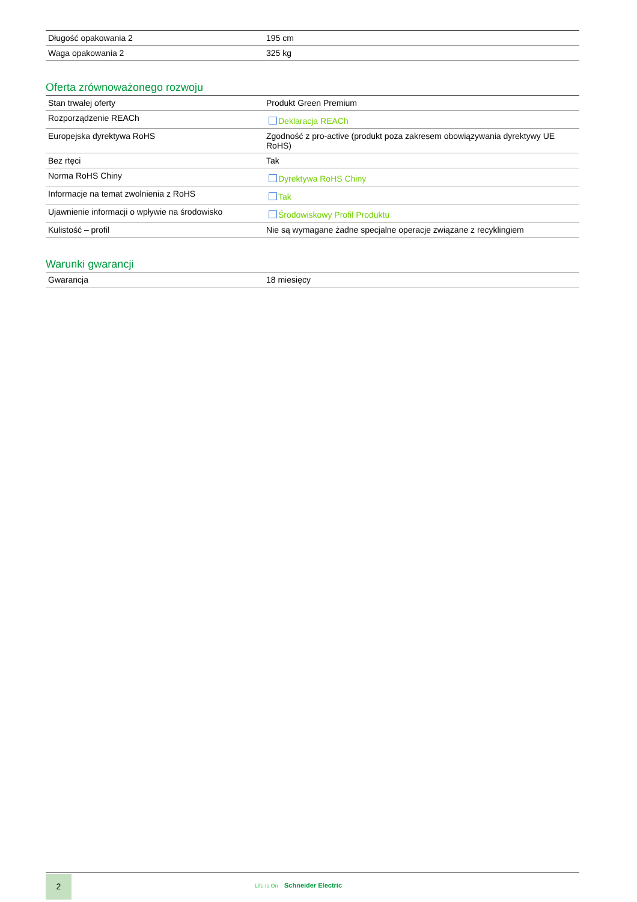| Długość opakowania 2 | 195 cm |
| Waga opakowania 2 | 325 kg |
Oferta zrównoważonego rozwoju
| Stan trwałej oferty | Produkt Green Premium |
| Rozporządzenie REACh | Deklaracja REACh |
| Europejska dyrektywa RoHS | Zgodność z pro-active (produkt poza zakresem obowiązywania dyrektywy UE RoHS) |
| Bez rtęci | Tak |
| Norma RoHS Chiny | Dyrektywa RoHS Chiny |
| Informacje na temat zwolnienia z RoHS | Tak |
| Ujawnienie informacji o wpływie na środowisko | Środowiskowy Profil Produktu |
| Kulistość – profil | Nie są wymagane żadne specjalne operacje związane z recyklingiem |
Warunki gwarancji
| Gwarancja | 18 miesięcy |
2
Life Is On Schneider Electric